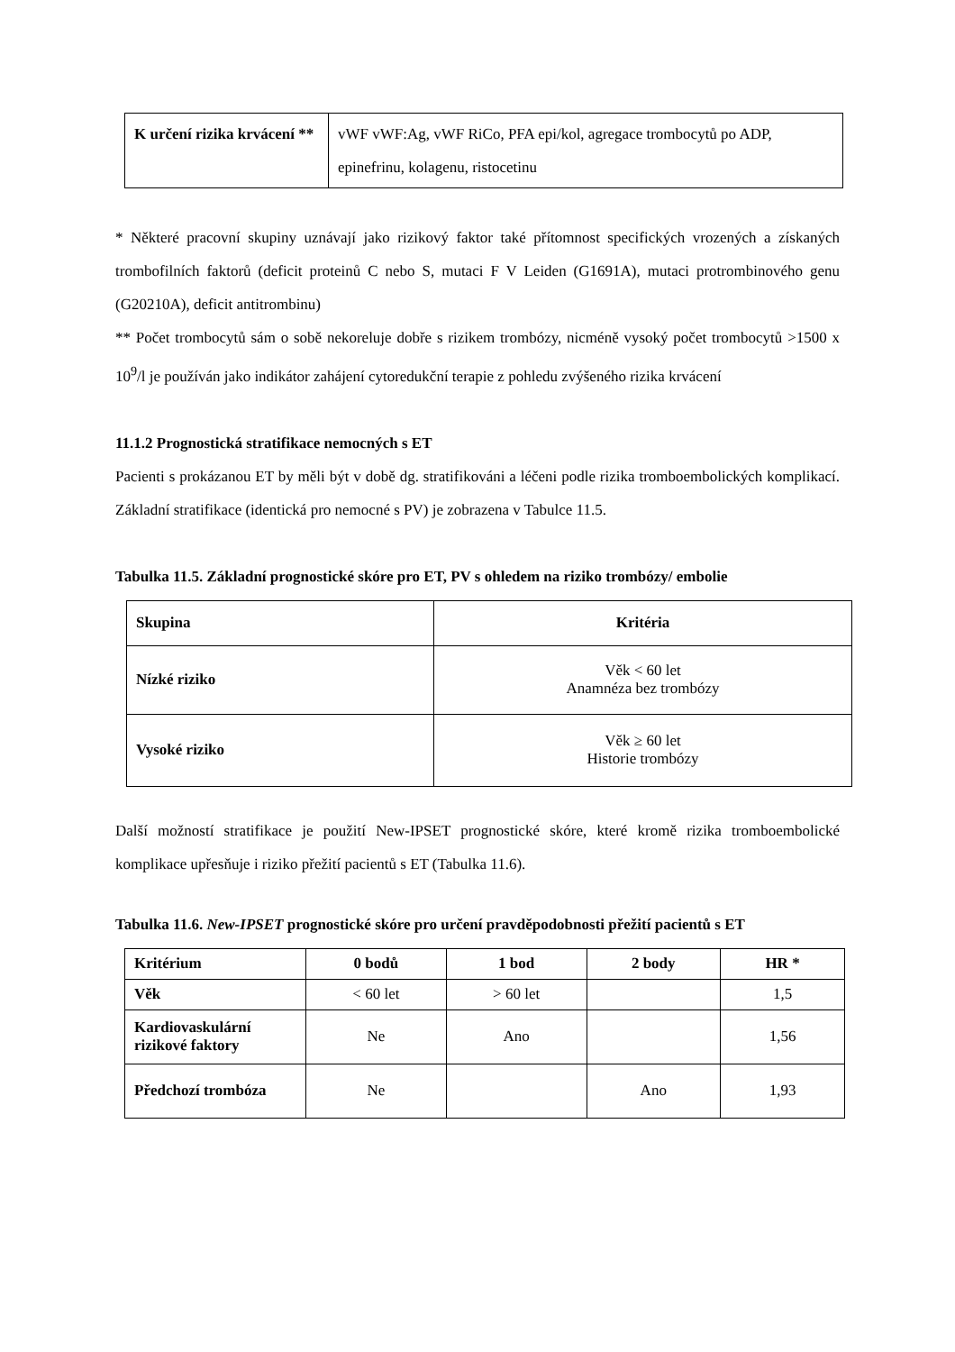| K určení rizika krvácení ** | vWF vWF:Ag, vWF RiCo, PFA epi/kol, agregace trombocytů po ADP, epinefrinu, kolagenu, ristocetinu |
* Některé pracovní skupiny uznávají jako rizikový faktor také přítomnost specifických vrozených a získaných trombofilních faktorů (deficit proteinů C nebo S, mutaci F V Leiden (G1691A), mutaci protrombinového genu (G20210A), deficit antitrombinu)
** Počet trombocytů sám o sobě nekoreluje dobře s rizikem trombózy, nicméně vysoký počet trombocytů >1500 x 10<sup>9</sup>/l je používán jako indikátor zahájení cytoredukční terapie z pohledu zvýšeného rizika krvácení
11.1.2 Prognostická stratifikace nemocných s ET
Pacienti s prokázanou ET by měli být v době dg. stratifikováni a léčeni podle rizika tromboembolických komplikací. Základní stratifikace (identická pro nemocné s PV) je zobrazena v Tabulce 11.5.
Tabulka 11.5. Základní prognostické skóre pro ET, PV s ohledem na riziko trombózy/ embolie
| Skupina | Kritéria |
| --- | --- |
| Nízké riziko | Věk < 60 let Anamnéza bez trombózy |
| Vysoké riziko | Věk ≥ 60 let Historie trombózy |
Další možností stratifikace je použití New-IPSET prognostické skóre, které kromě rizika tromboembolické komplikace upřesňuje i riziko přežití pacientů s ET (Tabulka 11.6).
Tabulka 11.6. New-IPSET prognostické skóre pro určení pravděpodobnosti přežití pacientů s ET
| Kritérium | 0 bodů | 1 bod | 2 body | HR * |
| --- | --- | --- | --- | --- |
| Věk | < 60 let | > 60 let | | 1,5 |
| Kardiovaskulární rizikové faktory | Ne | Ano | | 1,56 |
| Předchozí trombóza | Ne | | Ano | 1,93 |